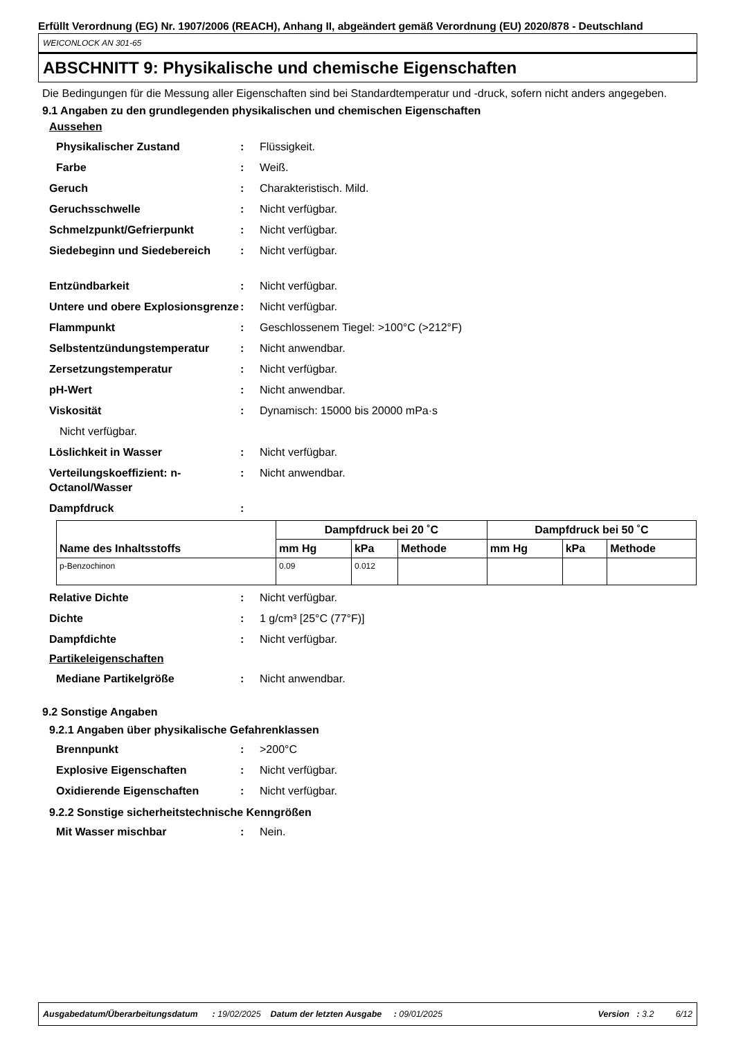Erfüllt Verordnung (EG) Nr. 1907/2006 (REACH), Anhang II, abgeändert gemäß Verordnung (EU) 2020/878 - Deutschland
WEICONLOCK AN 301-65
ABSCHNITT 9: Physikalische und chemische Eigenschaften
Die Bedingungen für die Messung aller Eigenschaften sind bei Standardtemperatur und -druck, sofern nicht anders angegeben.
9.1 Angaben zu den grundlegenden physikalischen und chemischen Eigenschaften
Aussehen
Physikalischer Zustand: Flüssigkeit.
Farbe: Weiß.
Geruch: Charakteristisch. Mild.
Geruchsschwelle: Nicht verfügbar.
Schmelzpunkt/Gefrierpunkt: Nicht verfügbar.
Siedebeginn und Siedebereich: Nicht verfügbar.
Entzündbarkeit: Nicht verfügbar.
Untere und obere Explosionsgrenze: Nicht verfügbar.
Flammpunkt: Geschlossenem Tiegel: >100°C (>212°F)
Selbstentzündungstemperatur: Nicht anwendbar.
Zersetzungstemperatur: Nicht verfügbar.
pH-Wert: Nicht anwendbar.
Viskosität: Dynamisch: 15000 bis 20000 mPa·s
Nicht verfügbar.
Löslichkeit in Wasser: Nicht verfügbar.
Verteilungskoeffizient: n-Octanol/Wasser: Nicht anwendbar.
Dampfdruck:
| Name des Inhaltsstoffs | Dampfdruck bei 20 ˚C | | | Dampfdruck bei 50 ˚C | | |
| --- | --- | --- | --- | --- | --- | --- |
| | mm Hg | kPa | Methode | mm Hg | kPa | Methode |
| p-Benzochinon | 0.09 | 0.012 | | | | |
Relative Dichte: Nicht verfügbar.
Dichte: 1 g/cm³ [25°C (77°F)]
Dampfdichte: Nicht verfügbar.
Partikeleigenschaften
Mediane Partikelgröße: Nicht anwendbar.
9.2 Sonstige Angaben
9.2.1 Angaben über physikalische Gefahrenklassen
Brennpunkt: >200°C
Explosive Eigenschaften: Nicht verfügbar.
Oxidierende Eigenschaften: Nicht verfügbar.
9.2.2 Sonstige sicherheitstechnische Kenngrößen
Mit Wasser mischbar: Nein.
Ausgabedatum/Überarbeitungsdatum : 19/02/2025 Datum der letzten Ausgabe : 09/01/2025 Version : 3.2 6/12